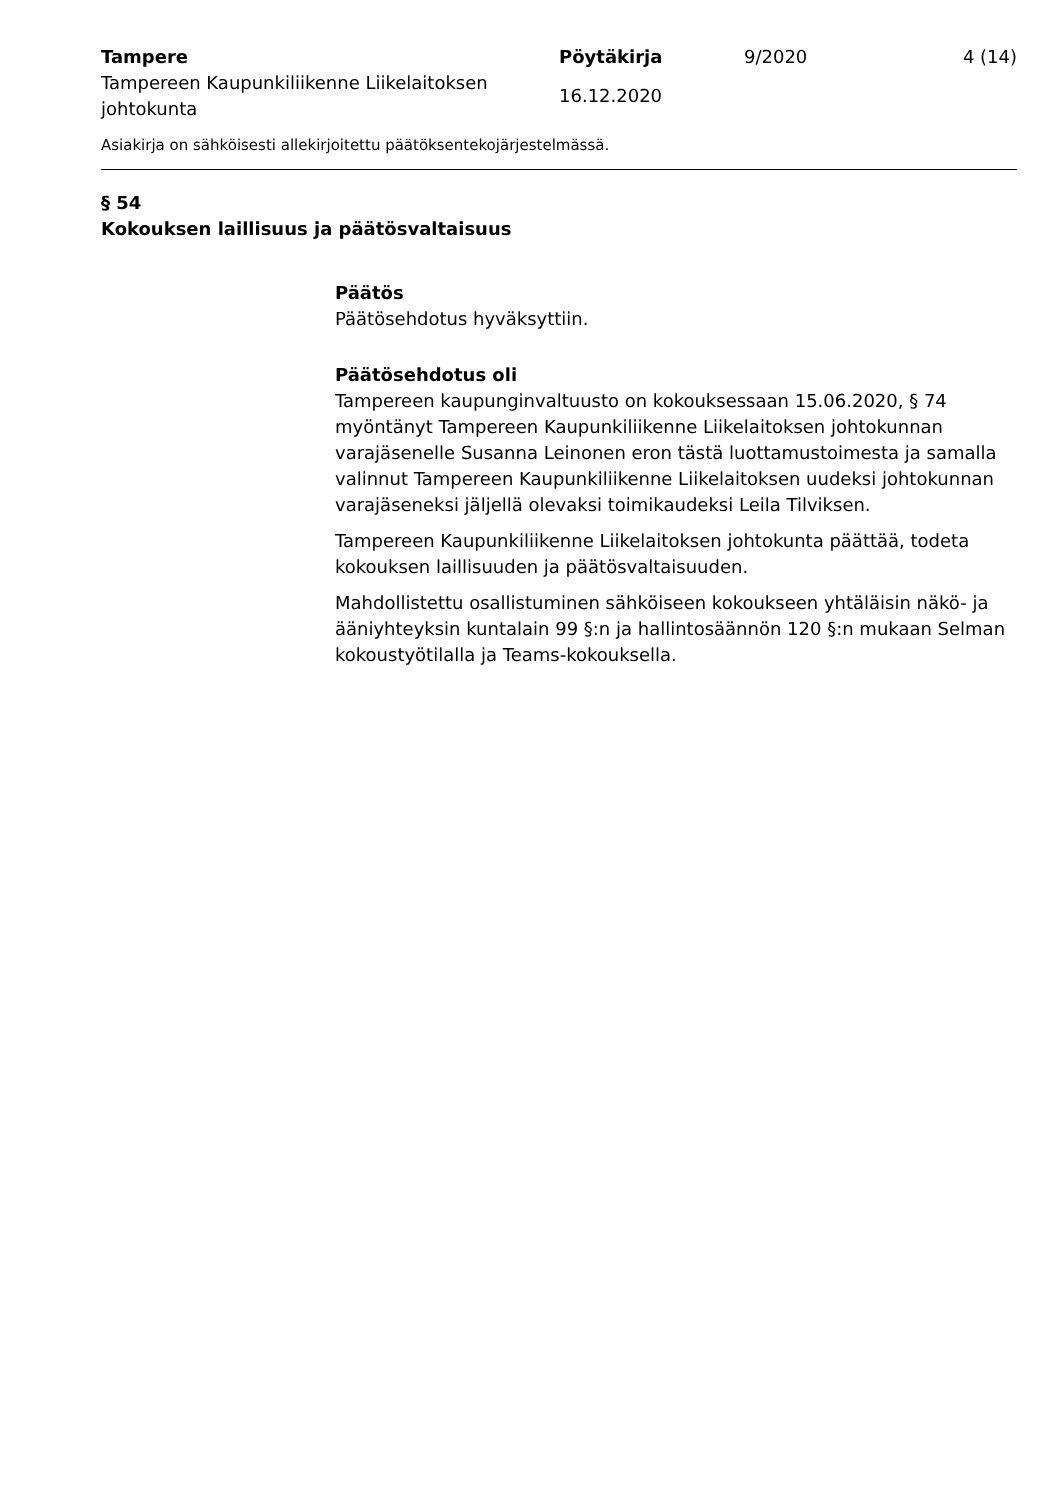Tampere
Tampereen Kaupunkiliikenne Liikelaitoksen johtokunta
Pöytäkirja
16.12.2020
9/2020 4 (14)
Asiakirja on sähköisesti allekirjoitettu päätöksentekojärjestelmässä.
§ 54
Kokouksen laillisuus ja päätösvaltaisuus
Päätös
Päätösehdotus hyväksyttiin.
Päätösehdotus oli
Tampereen kaupunginvaltuusto on kokouksessaan 15.06.2020, § 74 myöntänyt Tampereen Kaupunkiliikenne Liikelaitoksen johtokunnan varajäsenelle Susanna Leinonen eron tästä luottamustoimesta ja samalla valinnut Tampereen Kaupunkiliikenne Liikelaitoksen uudeksi johtokunnan varajäseneksi jäljellä olevaksi toimikaudeksi Leila Tilviksen.
Tampereen Kaupunkiliikenne Liikelaitoksen johtokunta päättää, todeta kokouksen laillisuuden ja päätösvaltaisuuden.
Mahdollistettu osallistuminen sähköiseen kokoukseen yhtäläisin näkö- ja ääniyhteyksin kuntalain 99 §:n ja hallintosäännön 120 §:n mukaan Selman kokoustyötilalla ja Teams-kokouksella.